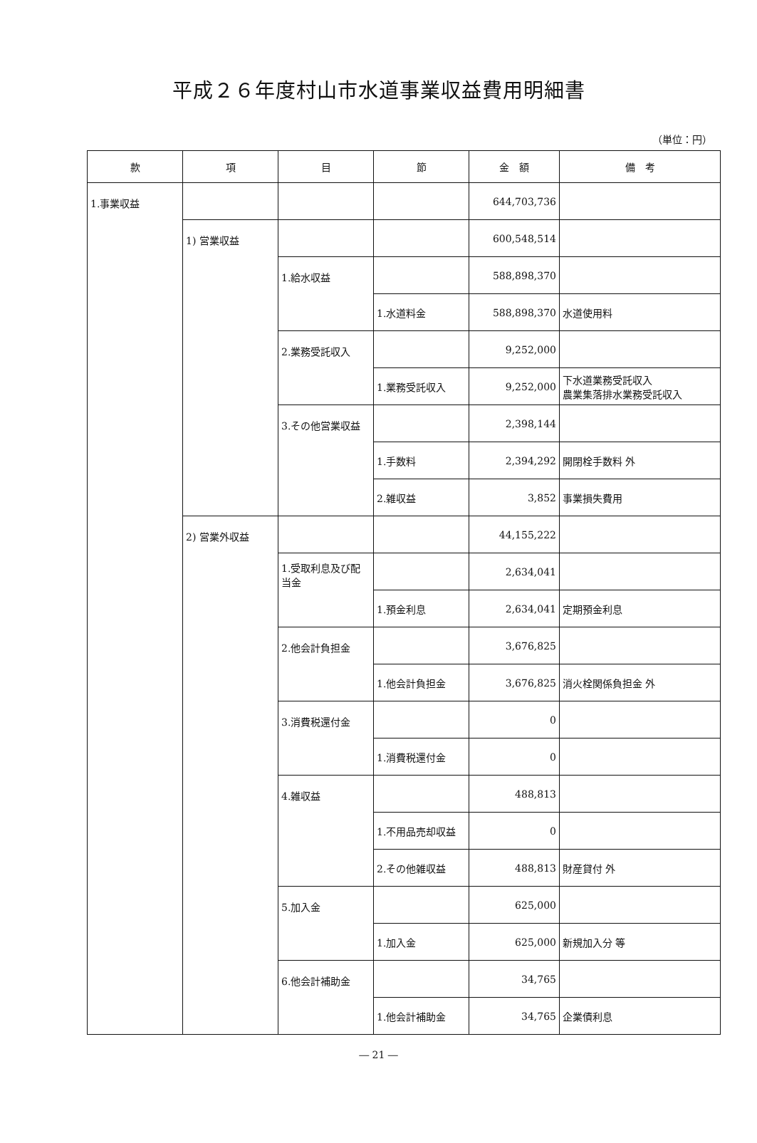平成２６年度村山市水道事業収益費用明細書
（単位：円）
| 款 | 項 | 目 | 節 | 金 額 | 備 考 |
| --- | --- | --- | --- | --- | --- |
| 1.事業収益 | | | | 644,703,736 | |
| | 1) 営業収益 | | | 600,548,514 | |
| | | 1.給水収益 | | 588,898,370 | |
| | | | 1.水道料金 | 588,898,370 | 水道使用料 |
| | | 2.業務受託収入 | | 9,252,000 | |
| | | | 1.業務受託収入 | 9,252,000 | 下水道業務受託収入 農業集落排水業務受託収入 |
| | | 3.その他営業収益 | | 2,398,144 | |
| | | | 1.手数料 | 2,394,292 | 開閉栓手数料 外 |
| | | | 2.雑収益 | 3,852 | 事業損失費用 |
| | 2) 営業外収益 | | | 44,155,222 | |
| | | 1.受取利息及び配当金 | | 2,634,041 | |
| | | | 1.預金利息 | 2,634,041 | 定期預金利息 |
| | | 2.他会計負担金 | | 3,676,825 | |
| | | | 1.他会計負担金 | 3,676,825 | 消火栓関係負担金 外 |
| | | 3.消費税還付金 | | 0 | |
| | | | 1.消費税還付金 | 0 | |
| | | 4.雑収益 | | 488,813 | |
| | | | 1.不用品売却収益 | 0 | |
| | | | 2.その他雑収益 | 488,813 | 財産貸付 外 |
| | | 5.加入金 | | 625,000 | |
| | | | 1.加入金 | 625,000 | 新規加入分 等 |
| | | 6.他会計補助金 | | 34,765 | |
| | | | 1.他会計補助金 | 34,765 | 企業債利息 |
― 21 ―